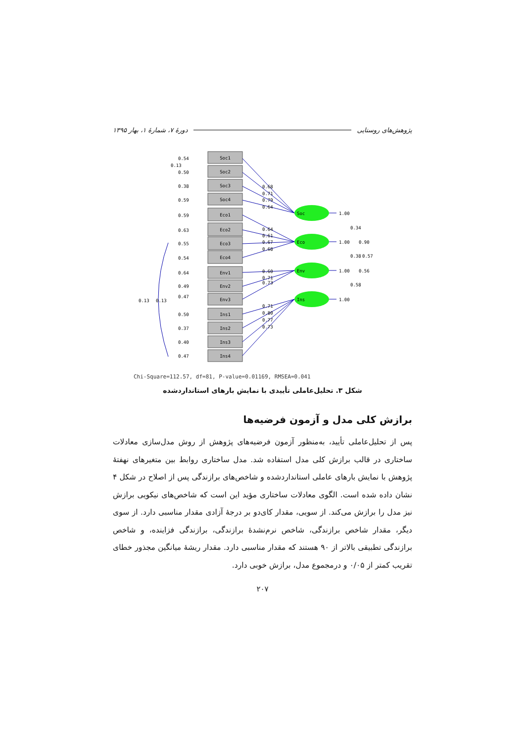پژوهش‌های روستایی دورهٔ ۷، شمارهٔ ۱، بهار ۱۳۹۵
Soc1
Soc2
Soc3
Soc4
Eco1
Eco2
Eco3
Eco4
Env1
Env2
Env3
Ins1
Ins2
Ins3
Ins4
Soc
Eco
Env
Ins
0.54
0.50
0.38
0.59
0.59
0.63
0.55
0.54
0.64
0.49
0.47
0.50
0.37
0.40
0.47
0.13
0.13
0.13
0.68
0.71
0.79
0.64
0.64
0.61
0.67
0.68
0.60
0.71
0.73
0.71
0.80
0.77
0.73
1.00
1.00
1.00
1.00
0.34
0.90
0.38
0.57
0.56
0.58
Chi-Square=112.57, df=81, P-value=0.01169, RMSEA=0.041
شکل ۳. تحلیل‌عاملی تأییدی با نمایش بارهای استانداردشده
برازش کلی مدل و آزمون فرضیه‌ها
پس از تحلیل‌عاملی تأیید، به‌منظور آزمون فرضیه‌های پژوهش از روش مدل‌سازی معادلات ساختاری در قالب برازش کلی مدل استفاده شد. مدل ساختاری روابط بین متغیرهای نهفتهٔ پژوهش با نمایش بارهای عاملی استانداردشده و شاخص‌های برازندگی پس از اصلاح در شکل ۴ نشان داده شده است. الگوی معادلات ساختاری مؤید این است که شاخص‌های نیکویی برازش نیز مدل را برازش می‌کند. از سویی، مقدار کای‌دو بر درجهٔ آزادی مقدار مناسبی دارد. از سوی دیگر، مقدار شاخص برازندگی، شاخص نرم‌نشدهٔ برازندگی، برازندگی فزاینده، و شاخص برازندگی تطبیقی بالاتر از ۹۰ هستند که مقدار مناسبی دارد. مقدار ریشهٔ میانگین مجذور خطای تقریب کمتر از ۰/۰۵ و درمجموع مدل، برازش خوبی دارد.
۲۰۷